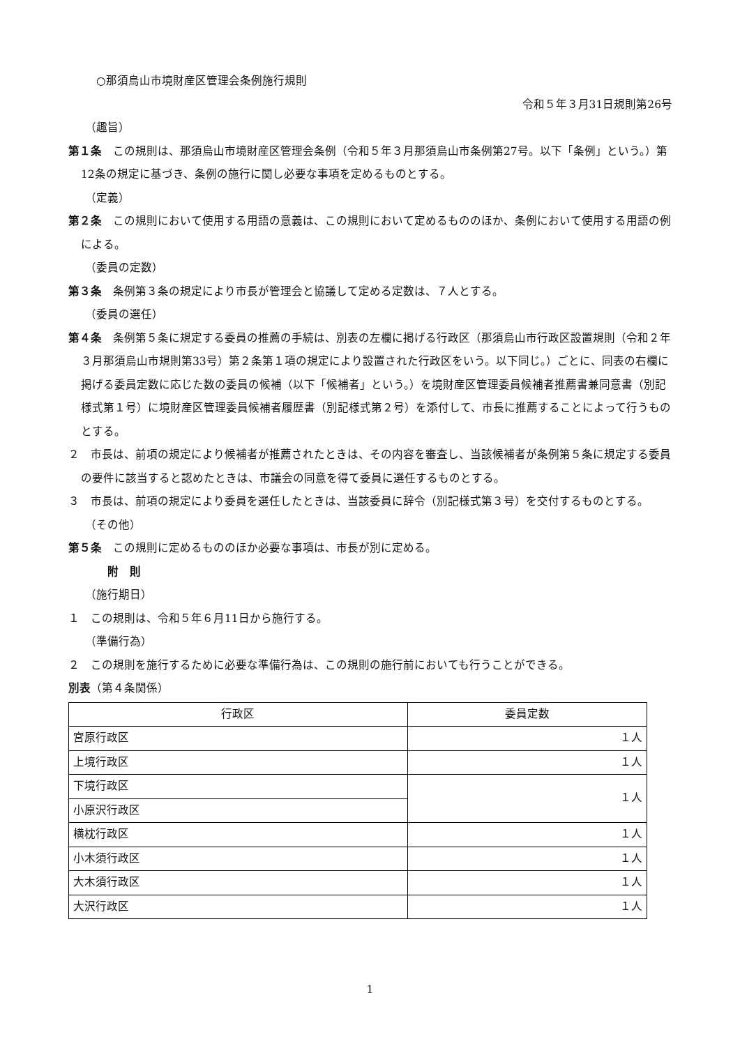○那須烏山市境財産区管理会条例施行規則
令和５年３月31日規則第26号
（趣旨）
第１条　この規則は、那須烏山市境財産区管理会条例（令和５年３月那須烏山市条例第27号。以下「条例」という。）第12条の規定に基づき、条例の施行に関し必要な事項を定めるものとする。
（定義）
第２条　この規則において使用する用語の意義は、この規則において定めるもののほか、条例において使用する用語の例による。
（委員の定数）
第３条　条例第３条の規定により市長が管理会と協議して定める定数は、７人とする。
（委員の選任）
第４条　条例第５条に規定する委員の推薦の手続は、別表の左欄に掲げる行政区（那須烏山市行政区設置規則（令和２年３月那須烏山市規則第33号）第２条第１項の規定により設置された行政区をいう。以下同じ。）ごとに、同表の右欄に掲げる委員定数に応じた数の委員の候補（以下「候補者」という。）を境財産区管理委員候補者推薦書兼同意書（別記様式第１号）に境財産区管理委員候補者履歴書（別記様式第２号）を添付して、市長に推薦することによって行うものとする。
２　市長は、前項の規定により候補者が推薦されたときは、その内容を審査し、当該候補者が条例第５条に規定する委員の要件に該当すると認めたときは、市議会の同意を得て委員に選任するものとする。
３　市長は、前項の規定により委員を選任したときは、当該委員に辞令（別記様式第３号）を交付するものとする。
（その他）
第５条　この規則に定めるもののほか必要な事項は、市長が別に定める。
附　則
（施行期日）
１　この規則は、令和５年６月11日から施行する。
（準備行為）
２　この規則を施行するために必要な準備行為は、この規則の施行前においても行うことができる。
別表（第４条関係）
| 行政区 | 委員定数 |
| --- | --- |
| 宮原行政区 | １人 |
| 上境行政区 | １人 |
| 下境行政区 | １人 |
| 小原沢行政区 | |
| 横枕行政区 | １人 |
| 小木須行政区 | １人 |
| 大木須行政区 | １人 |
| 大沢行政区 | １人 |
1